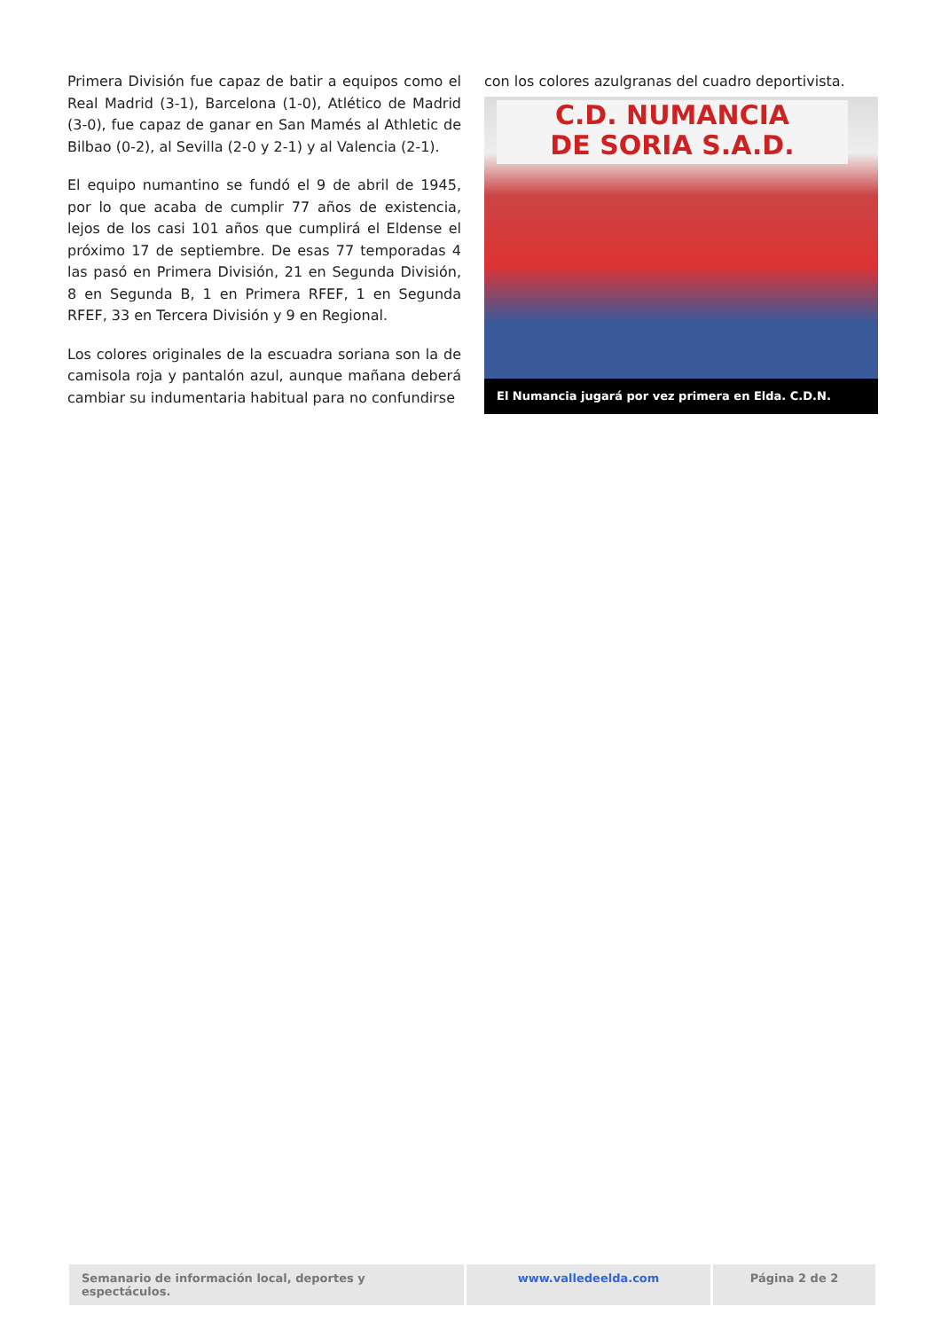Primera División fue capaz de batir a equipos como el Real Madrid (3-1), Barcelona (1-0), Atlético de Madrid (3-0), fue capaz de ganar en San Mamés al Athletic de Bilbao (0-2), al Sevilla (2-0 y 2-1) y al Valencia (2-1).
El equipo numantino se fundó el 9 de abril de 1945, por lo que acaba de cumplir 77 años de existencia, lejos de los casi 101 años que cumplirá el Eldense el próximo 17 de septiembre. De esas 77 temporadas 4 las pasó en Primera División, 21 en Segunda División, 8 en Segunda B, 1 en Primera RFEF, 1 en Segunda RFEF, 33 en Tercera División y 9 en Regional.
Los colores originales de la escuadra soriana son la de camisola roja y pantalón azul, aunque mañana deberá cambiar su indumentaria habitual para no confundirse
con los colores azulgranas del cuadro deportivista.
C.D. NUMANCIA
DE SORIA S.A.D.
El Numancia jugará por vez primera en Elda. C.D.N.
Semanario de información local, deportes y espectáculos.
www.valledeelda.com Página 2 de 2